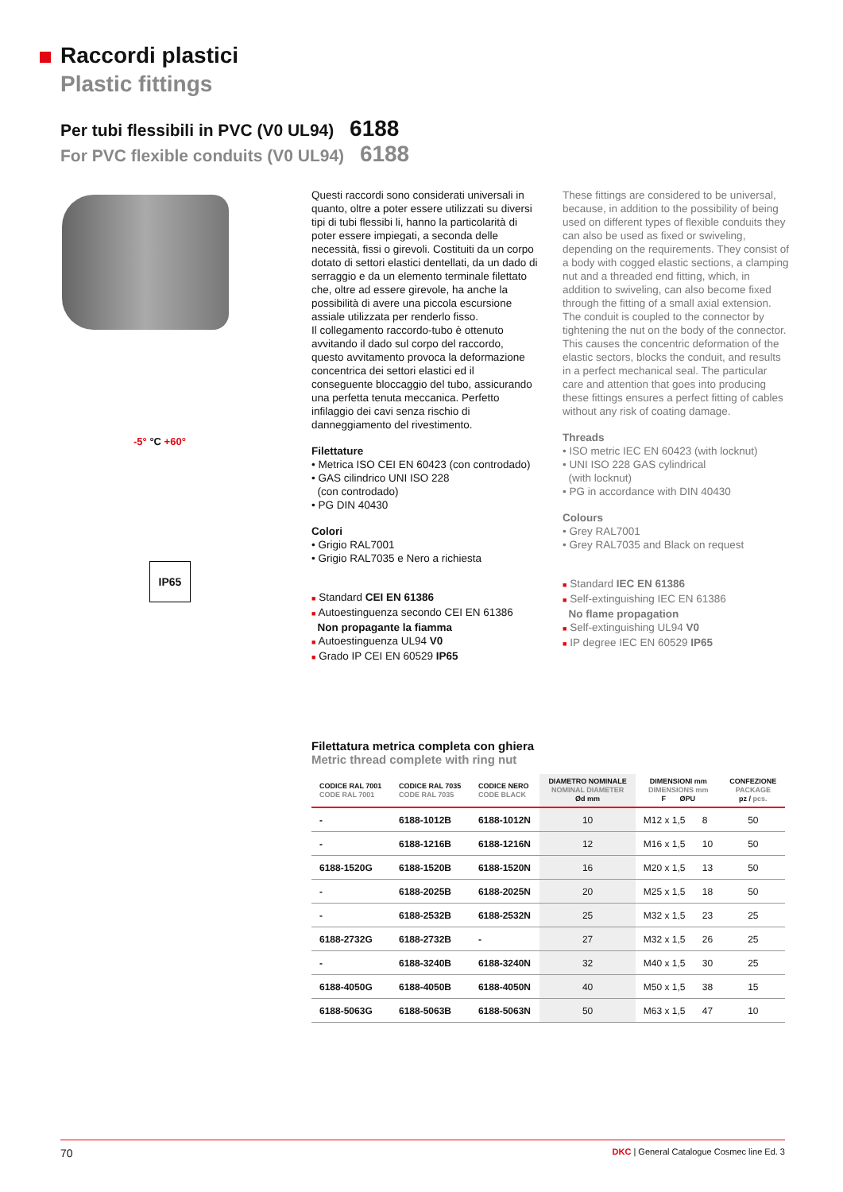Raccordi plastici
Plastic fittings
Per tubi flessibili in PVC (V0 UL94) 6188
For PVC flexible conduits (V0 UL94) 6188
-5° °C +60°
IP65
Questi raccordi sono considerati universali in quanto, oltre a poter essere utilizzati su diversi tipi di tubi flessibi li, hanno la particolarità di poter essere impiegati, a seconda delle necessità, fissi o girevoli. Costituiti da un corpo dotato di settori elastici dentellati, da un dado di serraggio e da un elemento terminale filettato che, oltre ad essere girevole, ha anche la possibilità di avere una piccola escursione assiale utilizzata per renderlo fisso.
Il collegamento raccordo-tubo è ottenuto avvitando il dado sul corpo del raccordo, questo avvitamento provoca la deformazione concentrica dei settori elastici ed il conseguente bloccaggio del tubo, assicurando una perfetta tenuta meccanica. Perfetto infilaggio dei cavi senza rischio di danneggiamento del rivestimento.
Filettature
• Metrica ISO CEI EN 60423 (con controdado)
• GAS cilindrico UNI ISO 228
(con controdado)
• PG DIN 40430
Colori
• Grigio RAL7001
• Grigio RAL7035 e Nero a richiesta
■ Standard CEI EN 61386
■ Autoestinguenza secondo CEI EN 61386
Non propagante la fiamma
■ Autoestinguenza UL94 V0
■ Grado IP CEI EN 60529 IP65
These fittings are considered to be universal, because, in addition to the possibility of being used on different types of flexible conduits they can also be used as fixed or swiveling, depending on the requirements. They consist of a body with cogged elastic sections, a clamping nut and a threaded end fitting, which, in addition to swiveling, can also become fixed through the fitting of a small axial extension.
The conduit is coupled to the connector by tightening the nut on the body of the connector. This causes the concentric deformation of the elastic sectors, blocks the conduit, and results in a perfect mechanical seal. The particular care and attention that goes into producing these fittings ensures a perfect fitting of cables without any risk of coating damage.
Threads
• ISO metric IEC EN 60423 (with locknut)
• UNI ISO 228 GAS cylindrical
(with locknut)
• PG in accordance with DIN 40430
Colours
• Grey RAL7001
• Grey RAL7035 and Black on request
■ Standard IEC EN 61386
■ Self-extinguishing IEC EN 61386
No flame propagation
■ Self-extinguishing UL94 V0
■ IP degree IEC EN 60529 IP65
Filettatura metrica completa con ghiera
Metric thread complete with ring nut
| CODICE RAL 7001 CODE RAL 7001 | CODICE RAL 7035 CODE RAL 7035 | CODICE NERO CODE BLACK | DIAMETRO NOMINALE NOMINAL DIAMETER Ød mm | DIMENSIONI mm DIMENSIONS mm F ØPU | | CONFEZIONE PACKAGE pz / pcs. |
| --- | --- | --- | --- | --- | --- | --- |
| - | 6188-1012B | 6188-1012N | 10 | M12 x 1,5 | 8 | 50 |
| - | 6188-1216B | 6188-1216N | 12 | M16 x 1,5 | 10 | 50 |
| 6188-1520G | 6188-1520B | 6188-1520N | 16 | M20 x 1,5 | 13 | 50 |
| - | 6188-2025B | 6188-2025N | 20 | M25 x 1,5 | 18 | 50 |
| - | 6188-2532B | 6188-2532N | 25 | M32 x 1,5 | 23 | 25 |
| 6188-2732G | 6188-2732B | - | 27 | M32 x 1,5 | 26 | 25 |
| - | 6188-3240B | 6188-3240N | 32 | M40 x 1,5 | 30 | 25 |
| 6188-4050G | 6188-4050B | 6188-4050N | 40 | M50 x 1,5 | 38 | 15 |
| 6188-5063G | 6188-5063B | 6188-5063N | 50 | M63 x 1,5 | 47 | 10 |
70 DKC | General Catalogue Cosmec line Ed. 3